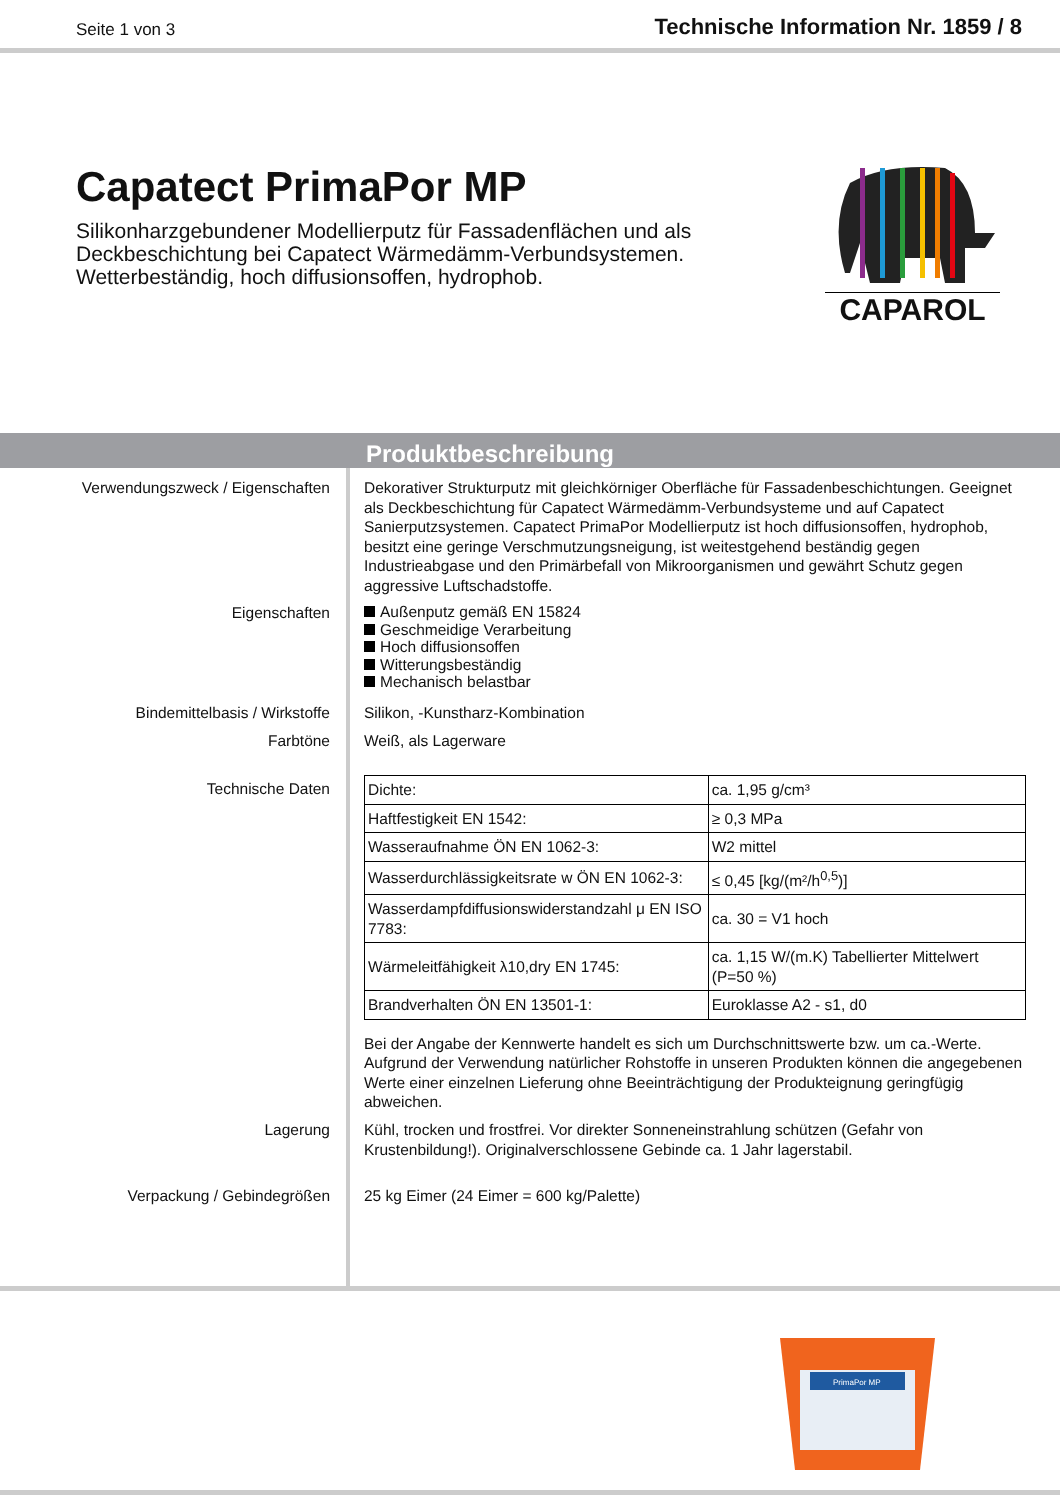Seite 1 von 3 Technische Information Nr. 1859 / 8
Capatect PrimaPor MP
Silikonharzgebundener Modellierputz für Fassadenflächen und als
Deckbeschichtung bei Capatect Wärmedämm-Verbundsystemen.
Wetterbeständig, hoch diffusionsoffen, hydrophob.
CAPAROL
Produktbeschreibung
Verwendungszweck / Eigenschaften
Dekorativer Strukturputz mit gleichkörniger Oberfläche für Fassadenbeschichtungen. Geeignet als Deckbeschichtung für Capatect Wärmedämm-Verbundsysteme und auf Capatect Sanierputzsystemen. Capatect PrimaPor Modellierputz ist hoch diffusionsoffen, hydrophob, besitzt eine geringe Verschmutzungsneigung, ist weitestgehend beständig gegen Industrieabgase und den Primärbefall von Mikroorganismen und gewährt Schutz gegen aggressive Luftschadstoffe.
Eigenschaften
Außenputz gemäß EN 15824
Geschmeidige Verarbeitung
Hoch diffusionsoffen
Witterungsbeständig
Mechanisch belastbar
Bindemittelbasis / Wirkstoffe
Silikon, -Kunstharz-Kombination
Farbtöne
Weiß, als Lagerware
Technische Daten
| Dichte: | ca. 1,95 g/cm³ |
| Haftfestigkeit EN 1542: | ≥ 0,3 MPa |
| Wasseraufnahme ÖN EN 1062-3: | W2 mittel |
| Wasserdurchlässigkeitsrate w ÖN EN 1062-3: | ≤ 0,45 [kg/(m²/h<sup>0,5</sup>)] |
| Wasserdampfdiffusionswiderstandzahl μ EN ISO 7783: | ca. 30 = V1 hoch |
| Wärmeleitfähigkeit λ10,dry EN 1745: | ca. 1,15 W/(m.K) Tabellierter Mittelwert (P=50 %) |
| Brandverhalten ÖN EN 13501-1: | Euroklasse A2 - s1, d0 |
Bei der Angabe der Kennwerte handelt es sich um Durchschnittswerte bzw. um ca.-Werte. Aufgrund der Verwendung natürlicher Rohstoffe in unseren Produkten können die angegebenen Werte einer einzelnen Lieferung ohne Beeinträchtigung der Produkteignung geringfügig abweichen.
Lagerung
Kühl, trocken und frostfrei. Vor direkter Sonneneinstrahlung schützen (Gefahr von Krustenbildung!). Originalverschlossene Gebinde ca. 1 Jahr lagerstabil.
Verpackung / Gebindegrößen
25 kg Eimer (24 Eimer = 600 kg/Palette)
PrimaPor MP